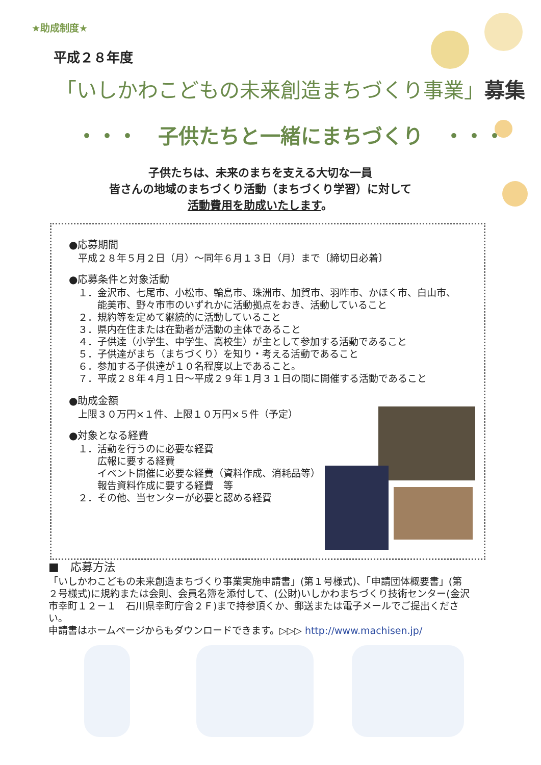★助成制度★
平成２８年度
「いしかわこどもの未来創造まちづくり事業」募集
・・・　子供たちと一緒にまちづくり　・・・
子供たちは、未来のまちを支える大切な一員
皆さんの地域のまちづくり活動（まちづくり学習）に対して
活動費用を助成いたします。
●応募期間
平成２８年５月２日（月）～同年６月１３日（月）まで〔締切日必着〕
●応募条件と対象活動
１．金沢市、七尾市、小松市、輪島市、珠洲市、加賀市、羽咋市、かほく市、白山市、
　　能美市、野々市市のいずれかに活動拠点をおき、活動していること
２．規約等を定めて継続的に活動していること
３．県内在住または在勤者が活動の主体であること
４．子供達（小学生、中学生、高校生）が主として参加する活動であること
５．子供達がまち（まちづくり）を知り・考える活動であること
６．参加する子供達が１０名程度以上であること。
７．平成２８年４月１日～平成２９年１月３１日の間に開催する活動であること
●助成金額
上限３０万円×１件、上限１０万円×５件（予定）
●対象となる経費
１．活動を行うのに必要な経費
　　広報に要する経費
　　イベント開催に必要な経費（資料作成、消耗品等）
　　報告資料作成に要する経費　等
２．その他、当センターが必要と認める経費
■　応募方法
「いしかわこどもの未来創造まちづくり事業実施申請書」(第１号様式)、「申請団体概要書」(第２号様式)に規約または会則、会員名簿を添付して、(公財)いしかわまちづくり技術センター(金沢市幸町１２－１　石川県幸町庁舎２Ｆ)まで持参頂くか、郵送または電子メールでご提出ください。
申請書はホームページからもダウンロードできます。▷▷▷ http://www.machisen.jp/